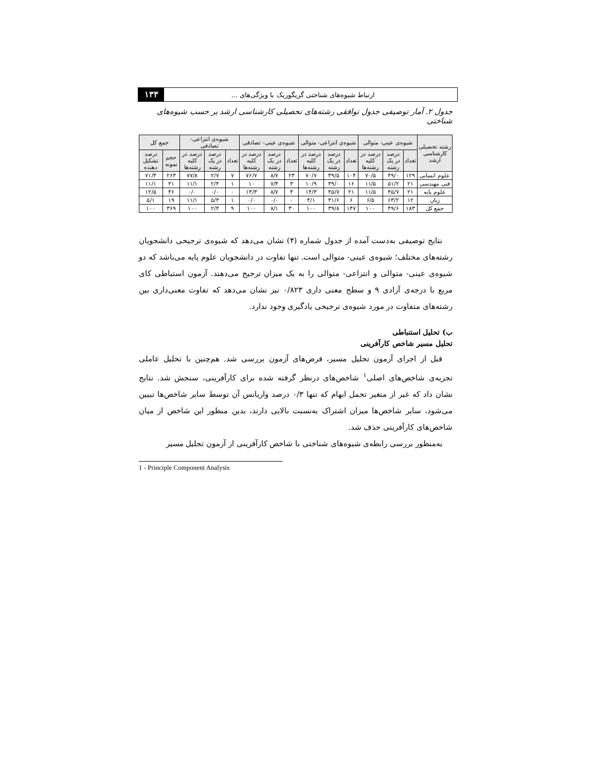ارتباط شیوه‌های شناختی گریگوریک با ویژگی‌های ... ۱۳۳
جدول ۲. آمار توصیفی جدول توافقی رشته‌های تحصیلی کارشناسی ارشد بر حسب شیوه‌های شناختی
| رشته تحصیلی کارشناسی ارشد | شیوه‌ی عینی- متوالی | | | شیوه‌ی انتزاعی- متوالی | | | شیوه‌ی عینی- تصادفی | | | شیوه‌ی انتزاعی- تصادفی | | | جمع کل | |
| --- | --- | --- | --- | --- | --- | --- | --- | --- | --- | --- | --- | --- | --- | --- |
| | تعداد | درصد در یک رشته | درصد در کلیه رشته‌ها | تعداد | درصد در یک رشته | درصد در کلیه رشته‌ها | تعداد | درصد در یک رشته | درصد در کلیه رشته‌ها | تعداد | درصد در یک رشته | درصد در کلیه رشته‌ها | حجم نمونه | درصد تشکیل دهنده |
| علوم انسانی | ۱۲۹ | ۴۹/۰ | ۷۰/۵ | ۱۰۴ | ۳۹/۵ | ۷۰/۷ | ۲۳ | ۸/۷ | ۷۶/۷ | ۷ | ۲/۷ | ۷۷/۸ | ۲۶۳ | ۷۱/۳ |
| فنی مهندسی | ۲۱ | ۵۱/۲ | ۱۱/۵ | ۱۶ | ۳۹/۰ | ۱۰/۹ | ۳ | ۷/۳ | ۱۰ | ۱ | ۲/۴ | ۱۱/۱ | ۴۱ | ۱۱/۱ |
| علوم پایه | ۲۱ | ۴۵/۷ | ۱۱/۵ | ۲۱ | ۴۵/۷ | ۱۴/۳ | ۴ | ۸/۷ | ۱۳/۳ | ۰ | ۰/۰ | ۰/۰ | ۴۶ | ۱۲/۵ |
| زبان | ۱۲ | ۶۳/۲ | ۶/۵ | ۶ | ۳۱/۶ | ۴/۱ | ۰ | ۰/۰ | ۰/۰ | ۱ | ۵/۳ | ۱۱/۱ | ۱۹ | ۵/۱ |
| جمع کل | ۱۸۳ | ۴۹/۶ | ۱۰۰ | ۱۴۷ | ۳۹/۸ | ۱۰۰ | ۳۰ | ۸/۱ | ۱۰۰ | ۹ | ۲/۴ | ۱۰۰ | ۳۶۹ | ۱۰۰ |
نتایج توصیفی به‌دست آمده از جدول شماره (۴) نشان می‌دهد که شیوه‌ی ترجیحی دانشجویان رشته‌های مختلف؛ شیوه‌ی عینی- متوالی است. تنها تفاوت در دانشجویان علوم پایه می‌باشد که دو شیوه‌ی عینی- متوالی و انتزاعی- متوالی را به یک میزان ترجیح می‌دهند. آزمون استباطی کای مربع با درجه‌ی آزادی ۹ و سطح معنی داری ۰/۸۲۳ نیز نشان می‌دهد که تفاوت معنی‌داری بین رشته‌های متفاوت در مورد شیوه‌ی ترجیحی یادگیری وجود ندارد.
ب) تحلیل استنباطی
تحلیل مسیر شاخص کارآفرینی
قبل از اجرای آزمون تحلیل مسیر، فرض‌های آزمون بررسی شد. هم‌چنین با تحلیل عاملی تجزیه‌ی شاخص‌های اصلی<sup>۱</sup> شاخص‌های درنظر گرفته شده برای کارآفرینی، سنجش شد. نتایج نشان داد که غیر از متغیر تحمل ابهام که تنها ۰/۳ درصد واریانس آن توسط سایر شاخص‌ها تبیین می‌شود، سایر شاخص‌ها میزان اشتراک به‌نسبت بالایی دارند، بدین منظور این شاخص از میان شاخص‌های کارآفرینی حذف شد.
به‌منظور بررسی رابطه‌ی شیوه‌های شناختی با شاخص کارآفرینی از آزمون تحلیل مسیر
1 - Principle Component Analysis